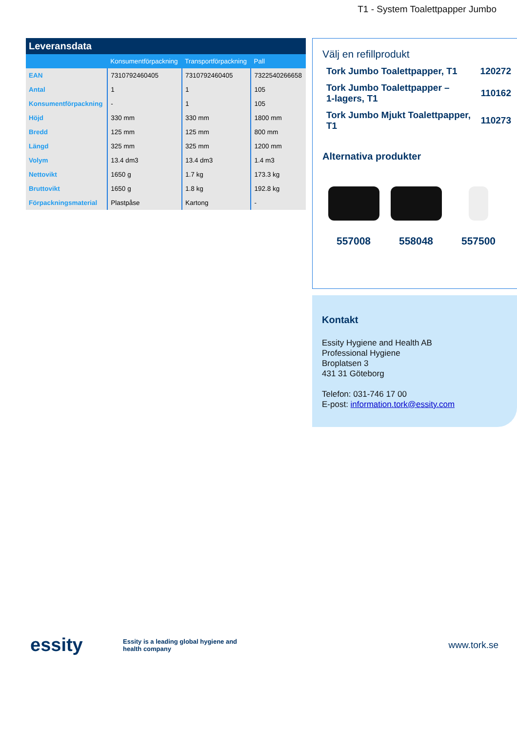T1 - System Toalettpapper Jumbo
Leveransdata
| | Konsumentförpackning | Transportförpackning | Pall |
| --- | --- | --- | --- |
| EAN | 7310792460405 | 7310792460405 | 7322540266658 |
| Antal | 1 | 1 | 105 |
| Konsumentförpackning | - | 1 | 105 |
| Höjd | 330 mm | 330 mm | 1800 mm |
| Bredd | 125 mm | 125 mm | 800 mm |
| Längd | 325 mm | 325 mm | 1200 mm |
| Volym | 13.4 dm3 | 13.4 dm3 | 1.4 m3 |
| Nettovikt | 1650 g | 1.7 kg | 173.3 kg |
| Bruttovikt | 1650 g | 1.8 kg | 192.8 kg |
| Förpackningsmaterial | Plastpåse | Kartong | - |
Välj en refillprodukt
Tork Jumbo Toalettpapper, T1 120272
Tork Jumbo Toalettpapper –
1-lagers, T1 110162
Tork Jumbo Mjukt Toalettpapper,
T1 110273
Alternativa produkter
557008 558048 557500
Kontakt
Essity Hygiene and Health AB
Professional Hygiene
Broplatsen 3
431 31 Göteborg
Telefon: 031-746 17 00
E-post: information.tork@essity.com
essity
Essity is a leading global hygiene and health company
www.tork.se